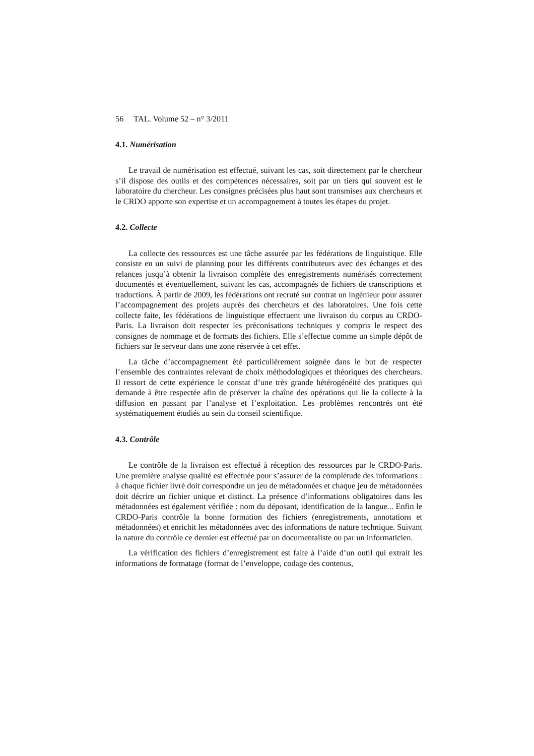56 TAL. Volume 52 – n° 3/2011
4.1. Numérisation
Le travail de numérisation est effectué, suivant les cas, soit directement par le chercheur s’il dispose des outils et des compétences nécessaires, soit par un tiers qui souvent est le laboratoire du chercheur. Les consignes précisées plus haut sont transmises aux chercheurs et le CRDO apporte son expertise et un accompagnement à toutes les étapes du projet.
4.2. Collecte
La collecte des ressources est une tâche assurée par les fédérations de linguistique. Elle consiste en un suivi de planning pour les différents contributeurs avec des échanges et des relances jusqu’à obtenir la livraison complète des enregistrements numérisés correctement documentés et éventuellement, suivant les cas, accompagnés de fichiers de transcriptions et traductions. À partir de 2009, les fédérations ont recruté sur contrat un ingénieur pour assurer l’accompagnement des projets auprès des chercheurs et des laboratoires. Une fois cette collecte faite, les fédérations de linguistique effectuent une livraison du corpus au CRDO-Paris. La livraison doit respecter les préconisations techniques y compris le respect des consignes de nommage et de formats des fichiers. Elle s’effectue comme un simple dépôt de fichiers sur le serveur dans une zone réservée à cet effet.
La tâche d’accompagnement été particulièrement soignée dans le but de respecter l’ensemble des contraintes relevant de choix méthodologiques et théoriques des chercheurs. Il ressort de cette expérience le constat d’une très grande hétérogénéité des pratiques qui demande à être respectée afin de préserver la chaîne des opérations qui lie la collecte à la diffusion en passant par l’analyse et l’exploitation. Les problèmes rencontrés ont été systématiquement étudiés au sein du conseil scientifique.
4.3. Contrôle
Le contrôle de la livraison est effectué à réception des ressources par le CRDO-Paris. Une première analyse qualité est effectuée pour s’assurer de la complétude des informations : à chaque fichier livré doit correspondre un jeu de métadonnées et chaque jeu de métadonnées doit décrire un fichier unique et distinct. La présence d’informations obligatoires dans les métadonnées est également vérifiée : nom du déposant, identification de la langue... Enfin le CRDO-Paris contrôle la bonne formation des fichiers (enregistrements, annotations et métadonnées) et enrichit les métadonnées avec des informations de nature technique. Suivant la nature du contrôle ce dernier est effectué par un documentaliste ou par un informaticien.
La vérification des fichiers d’enregistrement est faite à l’aide d’un outil qui extrait les informations de formatage (format de l’enveloppe, codage des contenus,